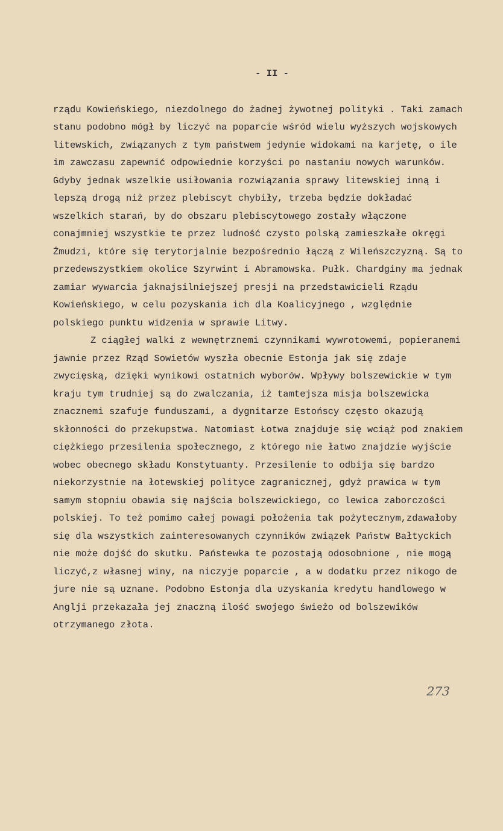- II -
rządu Kowieńskiego, niezdolnego do żadnej żywotnej polityki . Taki zamach stanu podobno mógł by liczyć na poparcie wśród wielu wyższych wojskowych litewskich, związanych z tym państwem jedynie widokami na karjetę, o ile im zawczasu zapewnić odpowiednie korzyści po nastaniu nowych warunków. Gdyby jednak wszelkie usiłowania rozwiązania sprawy litewskiej inną i lepszą drogą niż przez plebiscyt chybiły, trzeba będzie dokładać wszelkich starań, by do obszaru plebiscytowego zostały włączone conajmniej wszystkie te przez ludność czysto polską zamieszkałe okręgi Żmudzi, które się terytorjalnie bezpośrednio łączą z Wileńszczyzną. Są to przedewszystkiem okolice Szyrwint i Abramowska. Pułk. Chardginy ma jednak zamiar wywarcia jaknajsilniejszej presji na przedstawicieli Rządu Kowieńskiego, w celu pozyskania ich dla Koalicyjnego , względnie polskiego punktu widzenia w sprawie Litwy.
Z ciągłej walki z wewnętrznemi czynnikami wywrotowemi, popieranemi jawnie przez Rząd Sowietów wyszła obecnie Estonja jak się zdaje zwycięską, dzięki wynikowi ostatnich wyborów. Wpływy bolszewickie w tym kraju tym trudniej są do zwalczania, iż tamtejsza misja bolszewicka znacznemi szafuje funduszami, a dygnitarze Estońscy często okazują skłonności do przekupstwa. Natomiast Łotwa znajduje się wciąż pod znakiem ciężkiego przesilenia społecznego, z którego nie łatwo znajdzie wyjście wobec obecnego składu Konstytuanty. Przesilenie to odbija się bardzo niekorzystnie na łotewskiej polityce zagranicznej, gdyż prawica w tym samym stopniu obawia się najścia bolszewickiego, co lewica zaborczości polskiej. To też pomimo całej powagi położenia tak pożytecznym,zdawałoby się dla wszystkich zainteresowanych czynników związek Państw Bałtyckich nie może dojść do skutku. Państewka te pozostają odosobnione , nie mogą liczyć,z własnej winy, na niczyje poparcie , a w dodatku przez nikogo de jure nie są uznane. Podobno Estonja dla uzyskania kredytu handlowego w Anglji przekazała jej znaczną ilość swojego świeżo od bolszewików otrzymanego złota.
273